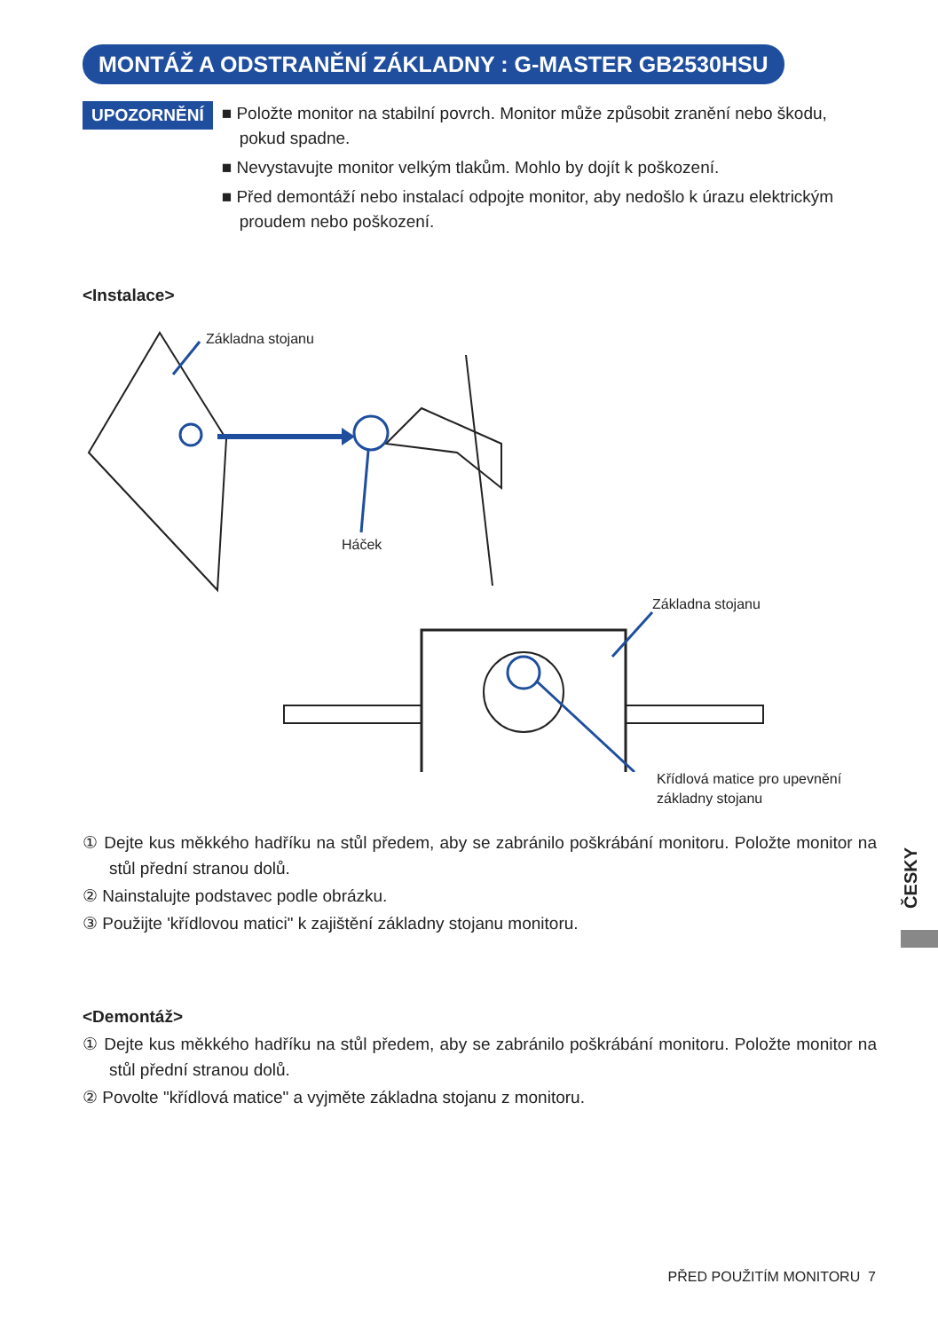MONTÁŽ A ODSTRANĚNÍ ZÁKLADNY : G-MASTER GB2530HSU
UPOZORNĚNÍ
■ Položte monitor na stabilní povrch. Monitor může způsobit zranění nebo škodu, pokud spadne.
■ Nevystavujte monitor velkým tlakům. Mohlo by dojít k poškození.
■ Před demontáží nebo instalací odpojte monitor, aby nedošlo k úrazu elektrickým proudem nebo poškození.
<Instalace>
Základna stojanu
Háček
Základna stojanu
Křídlová matice pro upevnění
základny stojanu
① Dejte kus měkkého hadříku na stůl předem, aby se zabránilo poškrábání monitoru. Položte monitor na stůl přední stranou dolů.
② Nainstalujte podstavec podle obrázku.
③ Použijte 'křídlovou matici" k zajištění základny stojanu monitoru.
<Demontáž>
① Dejte kus měkkého hadříku na stůl předem, aby se zabránilo poškrábání monitoru. Položte monitor na stůl přední stranou dolů.
② Povolte "křídlová matice" a vyjměte základna stojanu z monitoru.
ČESKY
PŘED POUŽITÍM MONITORU 7